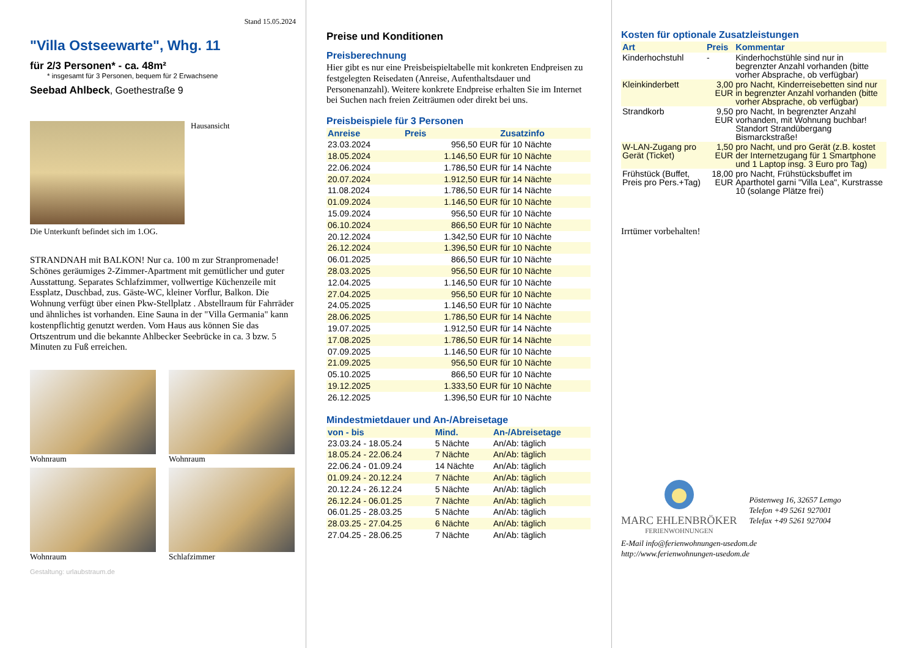Stand 15.05.2024
"Villa Ostseewarte", Whg. 11
für 2/3 Personen* - ca. 48m²
* insgesamt für 3 Personen, bequem für 2 Erwachsene
Seebad Ahlbeck, Goethestraße 9
Hausansicht
Die Unterkunft befindet sich im 1.OG.
STRANDNAH mit BALKON! Nur ca. 100 m zur Stranpromenade! Schönes geräumiges 2-Zimmer-Apartment mit gemütlicher und guter Ausstattung. Separates Schlafzimmer, vollwertige Küchenzeile mit Essplatz, Duschbad, zus. Gäste-WC, kleiner Vorflur, Balkon. Die Wohnung verfügt über einen Pkw-Stellplatz . Abstellraum für Fahrräder und ähnliches ist vorhanden. Eine Sauna in der "Villa Germania" kann kostenpflichtig genutzt werden. Vom Haus aus können Sie das Ortszentrum und die bekannte Ahlbecker Seebrücke in ca. 3 bzw. 5 Minuten zu Fuß erreichen.
Wohnraum
Wohnraum
Wohnraum
Schlafzimmer
Gestaltung: urlaubstraum.de
Preise und Konditionen
Preisberechnung
Hier gibt es nur eine Preisbeispieltabelle mit konkreten Endpreisen zu festgelegten Reisedaten (Anreise, Aufenthaltsdauer und Personenanzahl). Weitere konkrete Endpreise erhalten Sie im Internet bei Suchen nach freien Zeiträumen oder direkt bei uns.
Preisbeispiele für 3 Personen
| Anreise | Preis | Zusatzinfo |
| --- | --- | --- |
| 23.03.2024 | 956,50 EUR | für 10 Nächte |
| 18.05.2024 | 1.146,50 EUR | für 10 Nächte |
| 22.06.2024 | 1.786,50 EUR | für 14 Nächte |
| 20.07.2024 | 1.912,50 EUR | für 14 Nächte |
| 11.08.2024 | 1.786,50 EUR | für 14 Nächte |
| 01.09.2024 | 1.146,50 EUR | für 10 Nächte |
| 15.09.2024 | 956,50 EUR | für 10 Nächte |
| 06.10.2024 | 866,50 EUR | für 10 Nächte |
| 20.12.2024 | 1.342,50 EUR | für 10 Nächte |
| 26.12.2024 | 1.396,50 EUR | für 10 Nächte |
| 06.01.2025 | 866,50 EUR | für 10 Nächte |
| 28.03.2025 | 956,50 EUR | für 10 Nächte |
| 12.04.2025 | 1.146,50 EUR | für 10 Nächte |
| 27.04.2025 | 956,50 EUR | für 10 Nächte |
| 24.05.2025 | 1.146,50 EUR | für 10 Nächte |
| 28.06.2025 | 1.786,50 EUR | für 14 Nächte |
| 19.07.2025 | 1.912,50 EUR | für 14 Nächte |
| 17.08.2025 | 1.786,50 EUR | für 14 Nächte |
| 07.09.2025 | 1.146,50 EUR | für 10 Nächte |
| 21.09.2025 | 956,50 EUR | für 10 Nächte |
| 05.10.2025 | 866,50 EUR | für 10 Nächte |
| 19.12.2025 | 1.333,50 EUR | für 10 Nächte |
| 26.12.2025 | 1.396,50 EUR | für 10 Nächte |
Mindestmietdauer und An-/Abreisetage
| von - bis | Mind. | An-/Abreisetage |
| --- | --- | --- |
| 23.03.24 - 18.05.24 | 5 Nächte | An/Ab: täglich |
| 18.05.24 - 22.06.24 | 7 Nächte | An/Ab: täglich |
| 22.06.24 - 01.09.24 | 14 Nächte | An/Ab: täglich |
| 01.09.24 - 20.12.24 | 7 Nächte | An/Ab: täglich |
| 20.12.24 - 26.12.24 | 5 Nächte | An/Ab: täglich |
| 26.12.24 - 06.01.25 | 7 Nächte | An/Ab: täglich |
| 06.01.25 - 28.03.25 | 5 Nächte | An/Ab: täglich |
| 28.03.25 - 27.04.25 | 6 Nächte | An/Ab: täglich |
| 27.04.25 - 28.06.25 | 7 Nächte | An/Ab: täglich |
Kosten für optionale Zusatzleistungen
| Art | Preis | Kommentar |
| --- | --- | --- |
| Kinderhochstuhl | - | Kinderhochstühle sind nur in begrenzter Anzahl vorhanden (bitte vorher Absprache, ob verfügbar) |
| Kleinkinderbett | 3,00 EUR | pro Nacht, Kinderreisebetten sind nur in begrenzter Anzahl vorhanden (bitte vorher Absprache, ob verfügbar) |
| Strandkorb | 9,50 EUR | pro Nacht, In begrenzter Anzahl vorhanden, mit Wohnung buchbar! Standort Strandübergang Bismarckstraße! |
| W-LAN-Zugang pro Gerät (Ticket) | 1,50 EUR | pro Nacht, und pro Gerät (z.B. kostet der Internetzugang für 1 Smartphone und 1 Laptop insg. 3 Euro pro Tag) |
| Frühstück (Buffet, Preis pro Pers.+Tag) | 18,00 EUR | pro Nacht, Frühstücksbuffet im Aparthotel garni "Villa Lea", Kurstrasse 10 (solange Plätze frei) |
Irrtümer vorbehalten!
MARC EHLENBRÖKER
FERIENWOHNUNGEN
Pöstenweg 16, 32657 Lemgo
Telefon +49 5261 927001
Telefax +49 5261 927004
E-Mail info@ferienwohnungen-usedom.de
http://www.ferienwohnungen-usedom.de